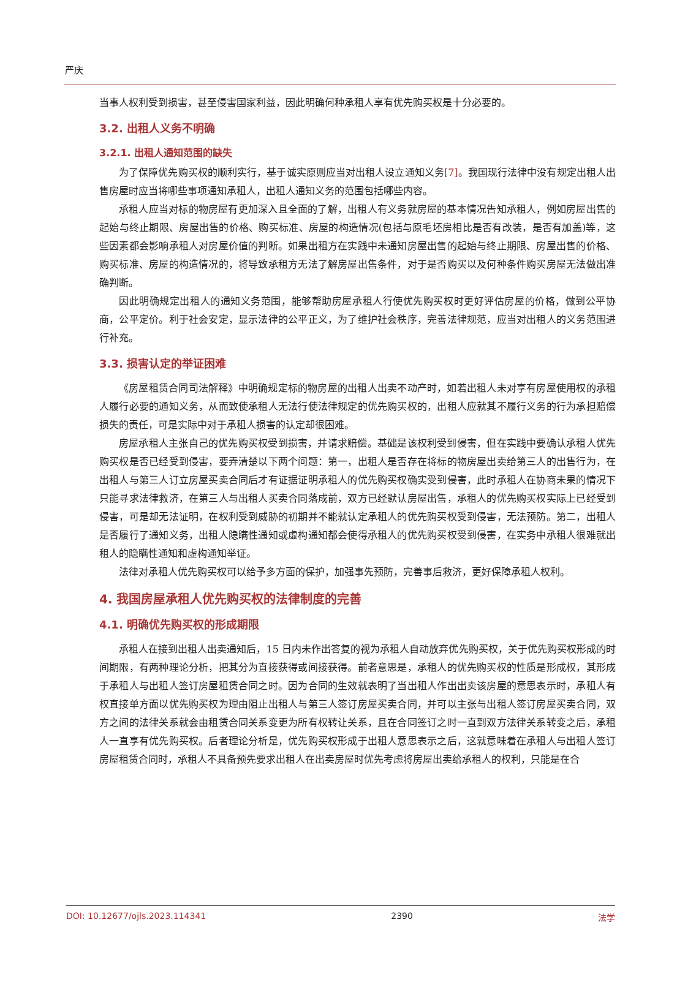严庆
当事人权利受到损害，甚至侵害国家利益，因此明确何种承租人享有优先购买权是十分必要的。
3.2. 出租人义务不明确
3.2.1. 出租人通知范围的缺失
为了保障优先购买权的顺利实行，基于诚实原则应当对出租人设立通知义务[7]。我国现行法律中没有规定出租人出售房屋时应当将哪些事项通知承租人，出租人通知义务的范围包括哪些内容。
承租人应当对标的物房屋有更加深入且全面的了解，出租人有义务就房屋的基本情况告知承租人，例如房屋出售的起始与终止期限、房屋出售的价格、购买标准、房屋的构造情况(包括与原毛坯房相比是否有改装，是否有加盖)等，这些因素都会影响承租人对房屋价值的判断。如果出租方在实践中未通知房屋出售的起始与终止期限、房屋出售的价格、购买标准、房屋的构造情况的，将导致承租方无法了解房屋出售条件，对于是否购买以及何种条件购买房屋无法做出准确判断。
因此明确规定出租人的通知义务范围，能够帮助房屋承租人行使优先购买权时更好评估房屋的价格，做到公平协商，公平定价。利于社会安定，显示法律的公平正义，为了维护社会秩序，完善法律规范，应当对出租人的义务范围进行补充。
3.3. 损害认定的举证困难
《房屋租赁合同司法解释》中明确规定标的物房屋的出租人出卖不动产时，如若出租人未对享有房屋使用权的承租人履行必要的通知义务，从而致使承租人无法行使法律规定的优先购买权的，出租人应就其不履行义务的行为承担赔偿损失的责任，可是实际中对于承租人损害的认定却很困难。
房屋承租人主张自己的优先购买权受到损害，并请求赔偿。基础是该权利受到侵害，但在实践中要确认承租人优先购买权是否已经受到侵害，要弄清楚以下两个问题：第一，出租人是否存在将标的物房屋出卖给第三人的出售行为，在出租人与第三人订立房屋买卖合同后才有证据证明承租人的优先购买权确实受到侵害，此时承租人在协商未果的情况下只能寻求法律救济，在第三人与出租人买卖合同落成前，双方已经默认房屋出售，承租人的优先购买权实际上已经受到侵害，可是却无法证明，在权利受到威胁的初期并不能就认定承租人的优先购买权受到侵害，无法预防。第二，出租人是否履行了通知义务，出租人隐瞒性通知或虚构通知都会使得承租人的优先购买权受到侵害，在实务中承租人很难就出租人的隐瞒性通知和虚构通知举证。
法律对承租人优先购买权可以给予多方面的保护，加强事先预防，完善事后救济，更好保障承租人权利。
4. 我国房屋承租人优先购买权的法律制度的完善
4.1. 明确优先购买权的形成期限
承租人在接到出租人出卖通知后，15 日内未作出答复的视为承租人自动放弃优先购买权，关于优先购买权形成的时间期限，有两种理论分析，把其分为直接获得或间接获得。前者意思是，承租人的优先购买权的性质是形成权，其形成于承租人与出租人签订房屋租赁合同之时。因为合同的生效就表明了当出租人作出出卖该房屋的意思表示时，承租人有权直接单方面以优先购买权为理由阻止出租人与第三人签订房屋买卖合同，并可以主张与出租人签订房屋买卖合同，双方之间的法律关系就会由租赁合同关系变更为所有权转让关系，且在合同签订之时一直到双方法律关系转变之后，承租人一直享有优先购买权。后者理论分析是，优先购买权形成于出租人意思表示之后，这就意味着在承租人与出租人签订房屋租赁合同时，承租人不具备预先要求出租人在出卖房屋时优先考虑将房屋出卖给承租人的权利，只能是在合
DOI: 10.12677/ojls.2023.114341 2390 法学